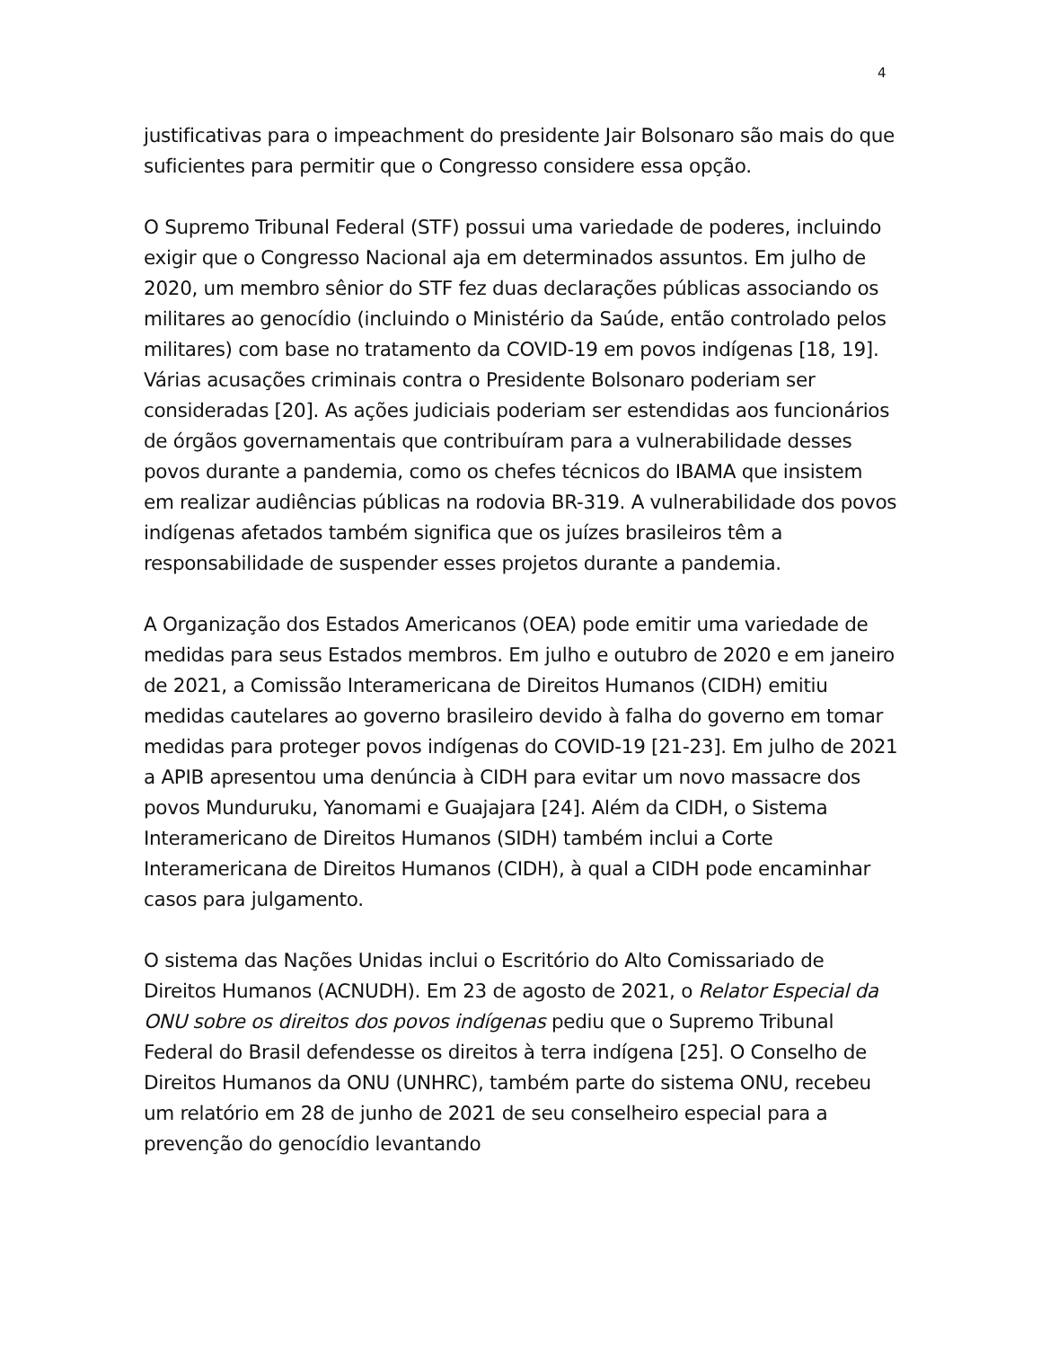4
justificativas para o impeachment do presidente Jair Bolsonaro são mais do que suficientes para permitir que o Congresso considere essa opção.
O Supremo Tribunal Federal (STF) possui uma variedade de poderes, incluindo exigir que o Congresso Nacional aja em determinados assuntos. Em julho de 2020, um membro sênior do STF fez duas declarações públicas associando os militares ao genocídio (incluindo o Ministério da Saúde, então controlado pelos militares) com base no tratamento da COVID-19 em povos indígenas [18, 19]. Várias acusações criminais contra o Presidente Bolsonaro poderiam ser consideradas [20]. As ações judiciais poderiam ser estendidas aos funcionários de órgãos governamentais que contribuíram para a vulnerabilidade desses povos durante a pandemia, como os chefes técnicos do IBAMA que insistem em realizar audiências públicas na rodovia BR-319. A vulnerabilidade dos povos indígenas afetados também significa que os juízes brasileiros têm a responsabilidade de suspender esses projetos durante a pandemia.
A Organização dos Estados Americanos (OEA) pode emitir uma variedade de medidas para seus Estados membros. Em julho e outubro de 2020 e em janeiro de 2021, a Comissão Interamericana de Direitos Humanos (CIDH) emitiu medidas cautelares ao governo brasileiro devido à falha do governo em tomar medidas para proteger povos indígenas do COVID-19 [21-23]. Em julho de 2021 a APIB apresentou uma denúncia à CIDH para evitar um novo massacre dos povos Munduruku, Yanomami e Guajajara [24]. Além da CIDH, o Sistema Interamericano de Direitos Humanos (SIDH) também inclui a Corte Interamericana de Direitos Humanos (CIDH), à qual a CIDH pode encaminhar casos para julgamento.
O sistema das Nações Unidas inclui o Escritório do Alto Comissariado de Direitos Humanos (ACNUDH). Em 23 de agosto de 2021, o Relator Especial da ONU sobre os direitos dos povos indígenas pediu que o Supremo Tribunal Federal do Brasil defendesse os direitos à terra indígena [25]. O Conselho de Direitos Humanos da ONU (UNHRC), também parte do sistema ONU, recebeu um relatório em 28 de junho de 2021 de seu conselheiro especial para a prevenção do genocídio levantando